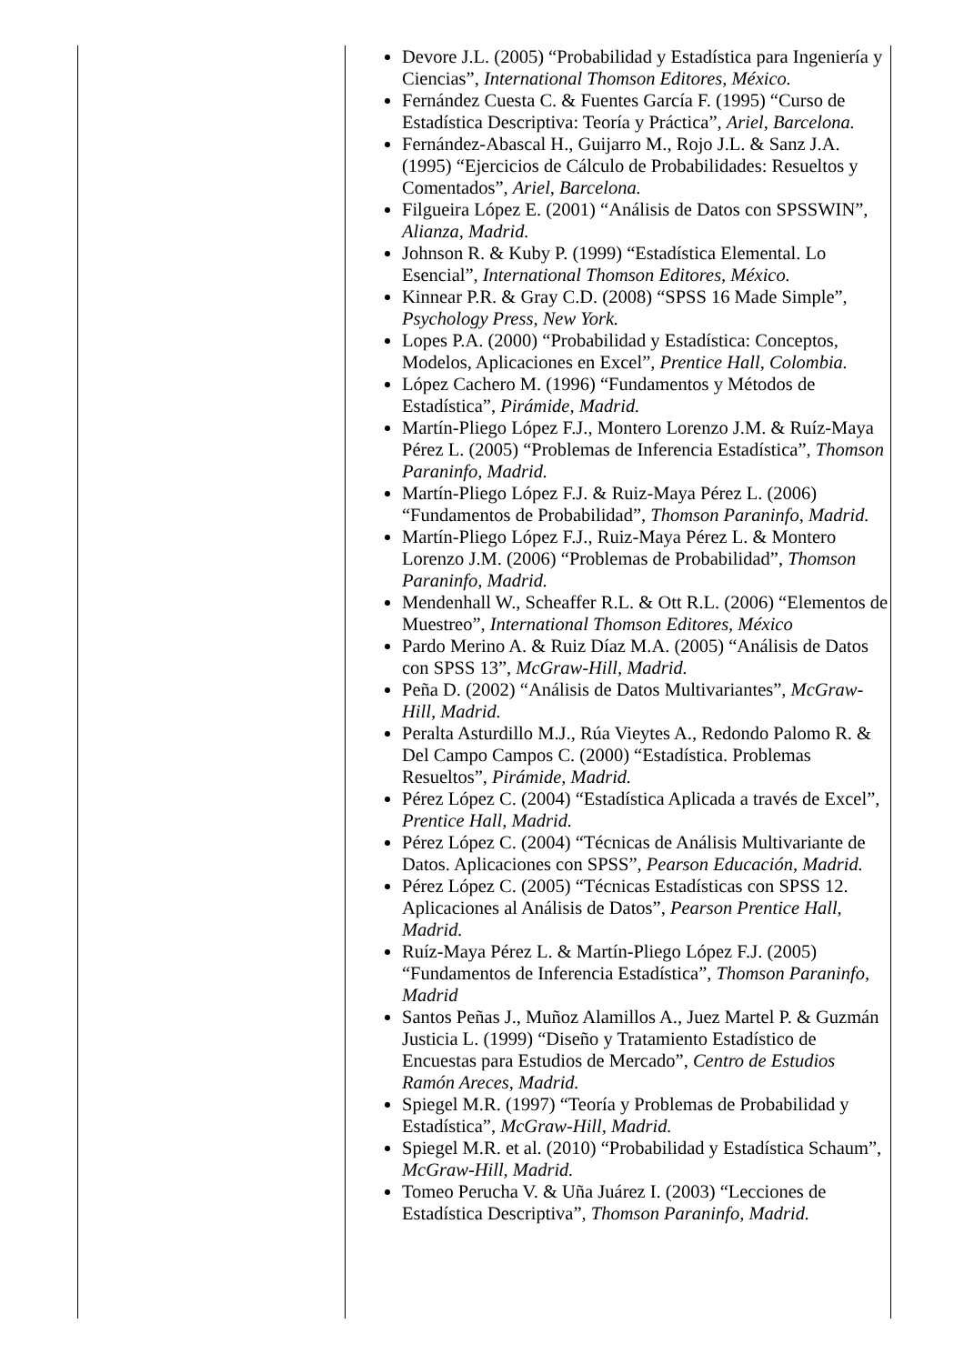| | Devore J.L. (2005) “Probabilidad y Estadística para Ingeniería y Ciencias”, International Thomson Editores, México. Fernández Cuesta C. & Fuentes García F. (1995) “Curso de Estadística Descriptiva: Teoría y Práctica”, Ariel, Barcelona. Fernández-Abascal H., Guijarro M., Rojo J.L. & Sanz J.A. (1995) “Ejercicios de Cálculo de Probabilidades: Resueltos y Comentados”, Ariel, Barcelona. Filgueira López E. (2001) “Análisis de Datos con SPSSWIN”, Alianza, Madrid. Johnson R. & Kuby P. (1999) “Estadística Elemental. Lo Esencial”, International Thomson Editores, México. Kinnear P.R. & Gray C.D. (2008) “SPSS 16 Made Simple”, Psychology Press, New York. Lopes P.A. (2000) “Probabilidad y Estadística: Conceptos, Modelos, Aplicaciones en Excel”, Prentice Hall, Colombia. López Cachero M. (1996) “Fundamentos y Métodos de Estadística”, Pirámide, Madrid. Martín-Pliego López F.J., Montero Lorenzo J.M. & Ruíz-Maya Pérez L. (2005) “Problemas de Inferencia Estadística”, Thomson Paraninfo, Madrid. Martín-Pliego López F.J. & Ruiz-Maya Pérez L. (2006) “Fundamentos de Probabilidad”, Thomson Paraninfo, Madrid. Martín-Pliego López F.J., Ruiz-Maya Pérez L. & Montero Lorenzo J.M. (2006) “Problemas de Probabilidad”, Thomson Paraninfo, Madrid. Mendenhall W., Scheaffer R.L. & Ott R.L. (2006) “Elementos de Muestreo”, International Thomson Editores, México Pardo Merino A. & Ruiz Díaz M.A. (2005) “Análisis de Datos con SPSS 13”, McGraw-Hill, Madrid. Peña D. (2002) “Análisis de Datos Multivariantes”, McGraw-Hill, Madrid. Peralta Asturdillo M.J., Rúa Vieytes A., Redondo Palomo R. & Del Campo Campos C. (2000) “Estadística. Problemas Resueltos”, Pirámide, Madrid. Pérez López C. (2004) “Estadística Aplicada a través de Excel”, Prentice Hall, Madrid. Pérez López C. (2004) “Técnicas de Análisis Multivariante de Datos. Aplicaciones con SPSS”, Pearson Educación, Madrid. Pérez López C. (2005) “Técnicas Estadísticas con SPSS 12. Aplicaciones al Análisis de Datos”, Pearson Prentice Hall, Madrid. Ruíz-Maya Pérez L. & Martín-Pliego López F.J. (2005) “Fundamentos de Inferencia Estadística”, Thomson Paraninfo, Madrid Santos Peñas J., Muñoz Alamillos A., Juez Martel P. & Guzmán Justicia L. (1999) “Diseño y Tratamiento Estadístico de Encuestas para Estudios de Mercado”, Centro de Estudios Ramón Areces, Madrid. Spiegel M.R. (1997) “Teoría y Problemas de Probabilidad y Estadística”, McGraw-Hill, Madrid. Spiegel M.R. et al. (2010) “Probabilidad y Estadística Schaum”, McGraw-Hill, Madrid. Tomeo Perucha V. & Uña Juárez I. (2003) “Lecciones de Estadística Descriptiva”, Thomson Paraninfo, Madrid. |